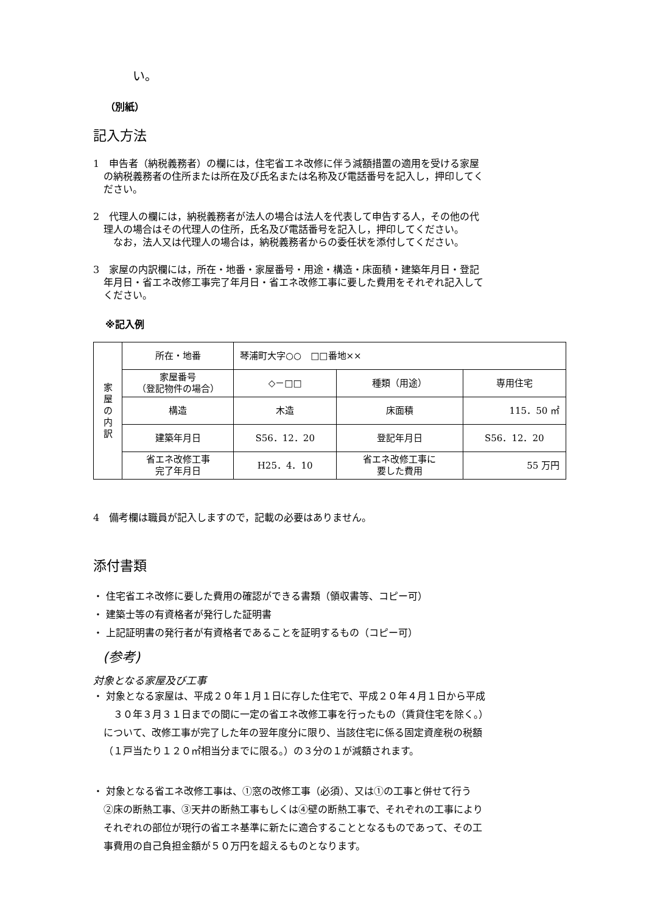い。
（別紙）
記入方法
1　申告者（納税義務者）の欄には，住宅省エネ改修に伴う減額措置の適用を受ける家屋
の納税義務者の住所または所在及び氏名または名称及び電話番号を記入し，押印してく
ださい。
2　代理人の欄には，納税義務者が法人の場合は法人を代表して申告する人，その他の代
理人の場合はその代理人の住所，氏名及び電話番号を記入し，押印してください。
　なお，法人又は代理人の場合は，納税義務者からの委任状を添付してください。
3　家屋の内訳欄には，所在・地番・家屋番号・用途・構造・床面積・建築年月日・登記
年月日・省エネ改修工事完了年月日・省エネ改修工事に要した費用をそれぞれ記入して
ください。
※記入例
| 家 屋 の 内 訳 | 所在・地番 | 琴浦町大字○○ □□番地×× | | |
| | 家屋番号 （登記物件の場合） | ◇－□□ | 種類（用途） | 専用住宅 |
| | 構造 | 木造 | 床面積 | 115．50 ㎡ |
| | 建築年月日 | S56．12．20 | 登記年月日 | S56．12．20 |
| | 省エネ改修工事 完了年月日 | H25．4．10 | 省エネ改修工事に 要した費用 | 55 万円 |
4　備考欄は職員が記入しますので，記載の必要はありません。
添付書類
・ 住宅省エネ改修に要した費用の確認ができる書類（領収書等、コピー可）
・ 建築士等の有資格者が発行した証明書
・ 上記証明書の発行者が有資格者であることを証明するもの（コピー可）
(参考)
対象となる家屋及び工事
・ 対象となる家屋は、平成２０年１月１日に存した住宅で、平成２０年４月１日から平成
　３０年３月３１日までの間に一定の省エネ改修工事を行ったもの（賃貸住宅を除く。）
について、改修工事が完了した年の翌年度分に限り、当該住宅に係る固定資産税の税額
（１戸当たり１２０㎡相当分までに限る。）の３分の１が減額されます。
・ 対象となる省エネ改修工事は、①窓の改修工事（必須）、又は①の工事と併せて行う
②床の断熱工事、③天井の断熱工事もしくは④壁の断熱工事で、それぞれの工事により
それぞれの部位が現行の省エネ基準に新たに適合することとなるものであって、その工
事費用の自己負担金額が５０万円を超えるものとなります。